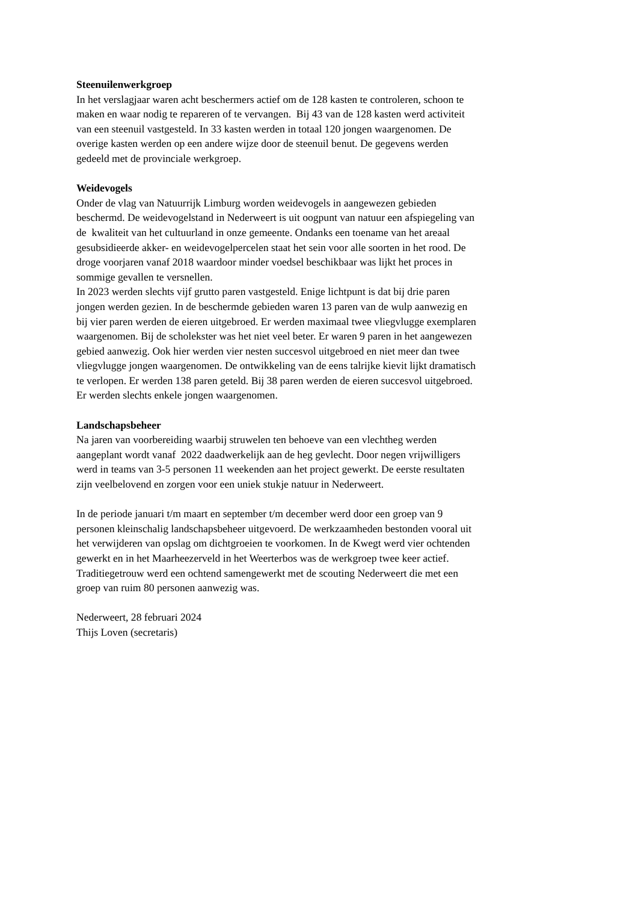Steenuilenwerkgroep
In het verslagjaar waren acht beschermers actief om de 128 kasten te controleren, schoon te
maken en waar nodig te repareren of te vervangen. Bij 43 van de 128 kasten werd activiteit
van een steenuil vastgesteld. In 33 kasten werden in totaal 120 jongen waargenomen. De
overige kasten werden op een andere wijze door de steenuil benut. De gegevens werden
gedeeld met de provinciale werkgroep.
Weidevogels
Onder de vlag van Natuurrijk Limburg worden weidevogels in aangewezen gebieden
beschermd. De weidevogelstand in Nederweert is uit oogpunt van natuur een afspiegeling van
de kwaliteit van het cultuurland in onze gemeente. Ondanks een toename van het areaal
gesubsidieerde akker- en weidevogelpercelen staat het sein voor alle soorten in het rood. De
droge voorjaren vanaf 2018 waardoor minder voedsel beschikbaar was lijkt het proces in
sommige gevallen te versnellen.
In 2023 werden slechts vijf grutto paren vastgesteld. Enige lichtpunt is dat bij drie paren
jongen werden gezien. In de beschermde gebieden waren 13 paren van de wulp aanwezig en
bij vier paren werden de eieren uitgebroed. Er werden maximaal twee vliegvlugge exemplaren
waargenomen. Bij de scholekster was het niet veel beter. Er waren 9 paren in het aangewezen
gebied aanwezig. Ook hier werden vier nesten succesvol uitgebroed en niet meer dan twee
vliegvlugge jongen waargenomen. De ontwikkeling van de eens talrijke kievit lijkt dramatisch
te verlopen. Er werden 138 paren geteld. Bij 38 paren werden de eieren succesvol uitgebroed.
Er werden slechts enkele jongen waargenomen.
Landschapsbeheer
Na jaren van voorbereiding waarbij struwelen ten behoeve van een vlechtheg werden
aangeplant wordt vanaf 2022 daadwerkelijk aan de heg gevlecht. Door negen vrijwilligers
werd in teams van 3-5 personen 11 weekenden aan het project gewerkt. De eerste resultaten
zijn veelbelovend en zorgen voor een uniek stukje natuur in Nederweert.
In de periode januari t/m maart en september t/m december werd door een groep van 9
personen kleinschalig landschapsbeheer uitgevoerd. De werkzaamheden bestonden vooral uit
het verwijderen van opslag om dichtgroeien te voorkomen. In de Kwegt werd vier ochtenden
gewerkt en in het Maarheezerveld in het Weerterbos was de werkgroep twee keer actief.
Traditiegetrouw werd een ochtend samengewerkt met de scouting Nederweert die met een
groep van ruim 80 personen aanwezig was.
Nederweert, 28 februari 2024
Thijs Loven (secretaris)